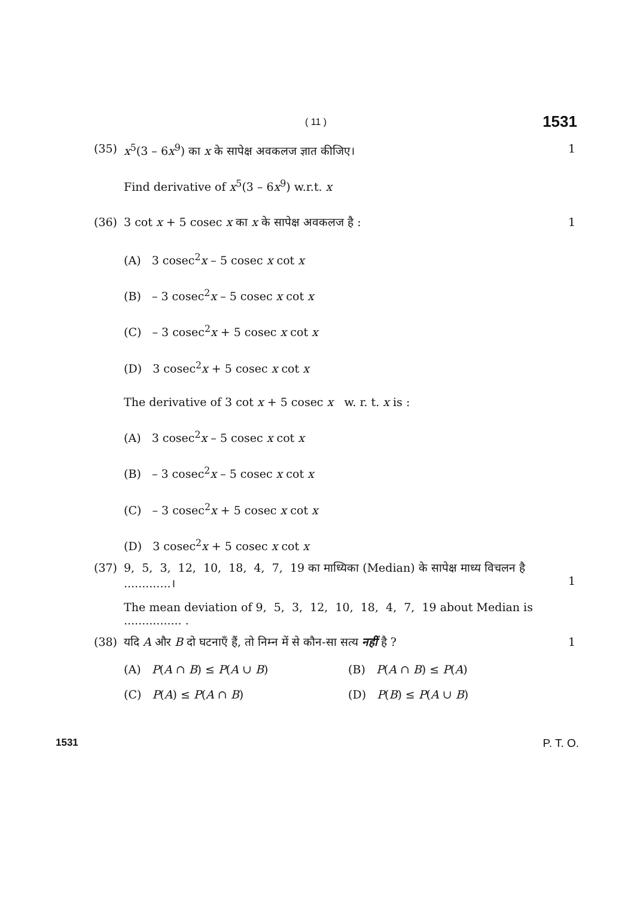( 11 ) 1531
(35) x<sup>5</sup>(3 – 6x<sup>9</sup>) का x के सापेक्ष अवकलज ज्ञात कीजिए। 1
Find derivative of x<sup>5</sup>(3 – 6x<sup>9</sup>) w.r.t. x
(36) 3 cot x + 5 cosec x का x के सापेक्ष अवकलज है : 1
(A) 3 cosec<sup>2</sup>x – 5 cosec x cot x
(B) – 3 cosec<sup>2</sup>x – 5 cosec x cot x
(C) – 3 cosec<sup>2</sup>x + 5 cosec x cot x
(D) 3 cosec<sup>2</sup>x + 5 cosec x cot x
The derivative of 3 cot x + 5 cosec x w. r. t. x is :
(A) 3 cosec<sup>2</sup>x – 5 cosec x cot x
(B) – 3 cosec<sup>2</sup>x – 5 cosec x cot x
(C) – 3 cosec<sup>2</sup>x + 5 cosec x cot x
(D) 3 cosec<sup>2</sup>x + 5 cosec x cot x
(37) 9, 5, 3, 12, 10, 18, 4, 7, 19 का माध्यिका (Median) के सापेक्ष माध्य विचलन है .............।
1
The mean deviation of 9, 5, 3, 12, 10, 18, 4, 7, 19 about Median is ................ .
(38) यदि A और B दो घटनाएँ हैं, तो निम्न में से कौन-सा सत्य नहीं है ? 1
(A) P(A ∩ B) ≤ P(A ∪ B) (B) P(A ∩ B) ≤ P(A)
(C) P(A) ≤ P(A ∩ B) (D) P(B) ≤ P(A ∪ B)
1531 P. T. O.